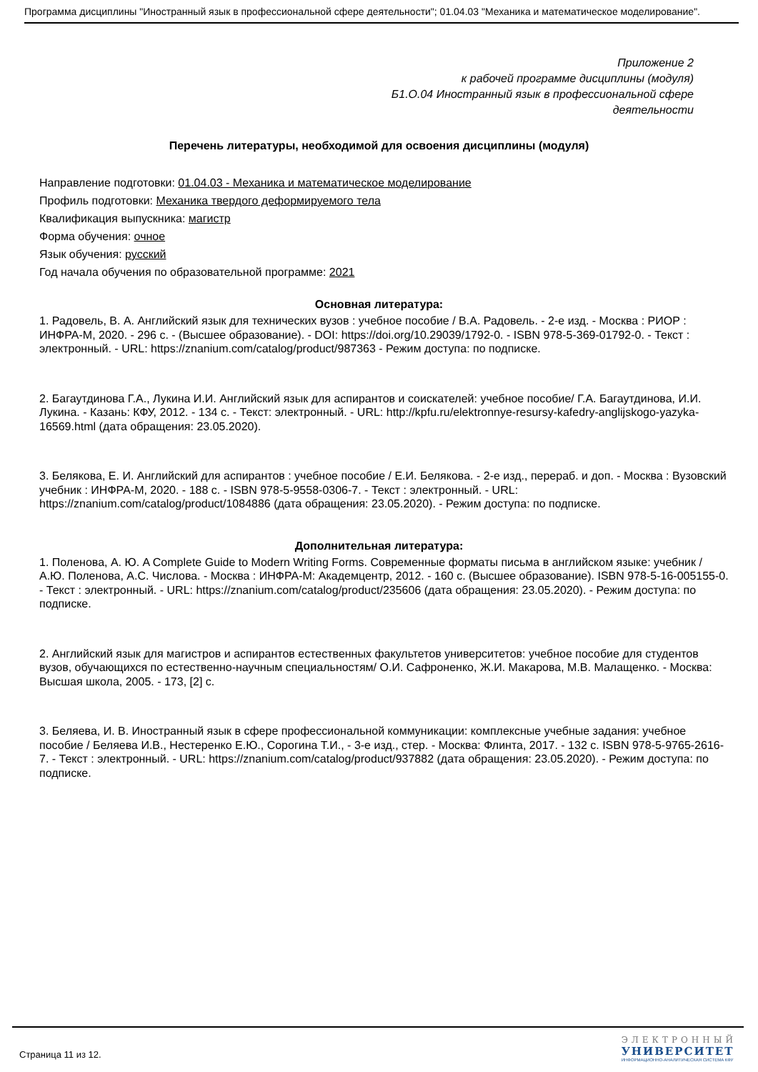Программа дисциплины "Иностранный язык в профессиональной сфере деятельности"; 01.04.03 "Механика и математическое моделирование".
Приложение 2
к рабочей программе дисциплины (модуля)
Б1.О.04 Иностранный язык в профессиональной сфере
деятельности
Перечень литературы, необходимой для освоения дисциплины (модуля)
Направление подготовки: 01.04.03 - Механика и математическое моделирование
Профиль подготовки: Механика твердого деформируемого тела
Квалификация выпускника: магистр
Форма обучения: очное
Язык обучения: русский
Год начала обучения по образовательной программе: 2021
Основная литература:
1. Радовель, В. А. Английский язык для технических вузов : учебное пособие / В.А. Радовель. - 2-е изд. - Москва : РИОР : ИНФРА-М, 2020. - 296 с. - (Высшее образование). - DOI: https://doi.org/10.29039/1792-0. - ISBN 978-5-369-01792-0. - Текст : электронный. - URL: https://znanium.com/catalog/product/987363 - Режим доступа: по подписке.
2. Багаутдинова Г.А., Лукина И.И. Английский язык для аспирантов и соискателей: учебное пособие/ Г.А. Багаутдинова, И.И. Лукина. - Казань: КФУ, 2012. - 134 с. - Текст: электронный. - URL: http://kpfu.ru/elektronnye-resursy-kafedry-anglijskogo-yazyka-16569.html (дата обращения: 23.05.2020).
3. Белякова, Е. И. Английский для аспирантов : учебное пособие / Е.И. Белякова. - 2-е изд., перераб. и доп. - Москва : Вузовский учебник : ИНФРА-М, 2020. - 188 с. - ISBN 978-5-9558-0306-7. - Текст : электронный. - URL: https://znanium.com/catalog/product/1084886 (дата обращения: 23.05.2020). - Режим доступа: по подписке.
Дополнительная литература:
1. Поленова, А. Ю. A Complete Guide to Modern Writing Forms. Современные форматы письма в английском языке: учебник / А.Ю. Поленова, А.С. Числова. - Москва : ИНФРА-М: Академцентр, 2012. - 160 с. (Высшее образование). ISBN 978-5-16-005155-0. - Текст : электронный. - URL: https://znanium.com/catalog/product/235606 (дата обращения: 23.05.2020). - Режим доступа: по подписке.
2. Английский язык для магистров и аспирантов естественных факультетов университетов: учебное пособие для студентов вузов, обучающихся по естественно-научным специальностям/ О.И. Сафроненко, Ж.И. Макарова, М.В. Малащенко. - Москва: Высшая школа, 2005. - 173, [2] с.
3. Беляева, И. В. Иностранный язык в сфере профессиональной коммуникации: комплексные учебные задания: учебное пособие / Беляева И.В., Нестеренко Е.Ю., Сорогина Т.И., - 3-е изд., стер. - Москва: Флинта, 2017. - 132 с. ISBN 978-5-9765-2616-7. - Текст : электронный. - URL: https://znanium.com/catalog/product/937882 (дата обращения: 23.05.2020). - Режим доступа: по подписке.
Страница 11 из 12.
ЭЛЕКТРОННЫЙ
УНИВЕРСИТЕТ
ИНФОРМАЦИОННО-АНАЛИТИЧЕСКАЯ СИСТЕМА КФУ